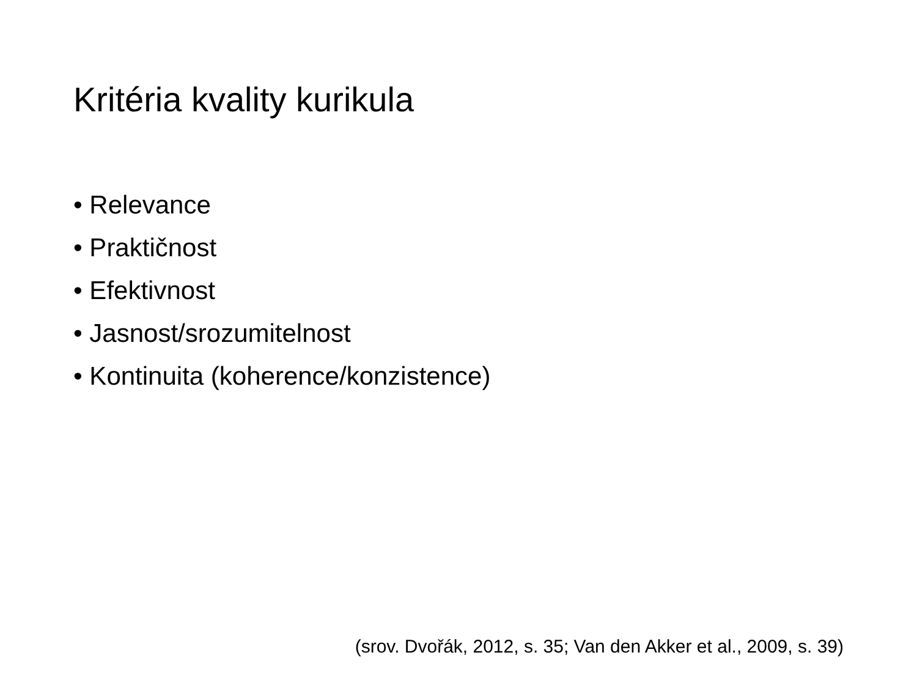Kritéria kvality kurikula
• Relevance
• Praktičnost
• Efektivnost
• Jasnost/srozumitelnost
• Kontinuita (koherence/konzistence)
(srov. Dvořák, 2012, s. 35; Van den Akker et al., 2009, s. 39)